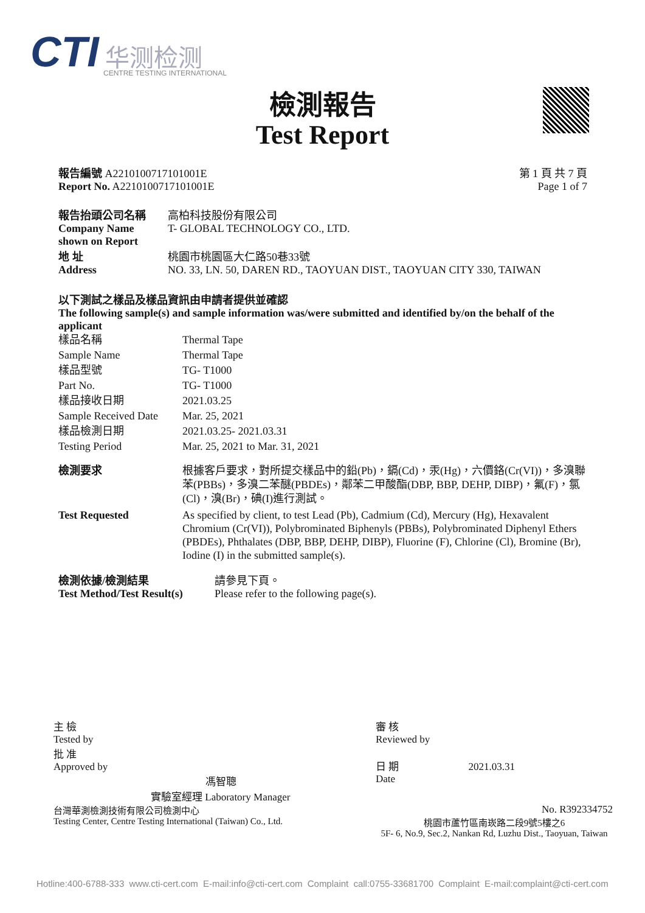CTI 华测检测
CENTRE TESTING INTERNATIONAL
檢測報告
Test Report
報告編號 A2210100717101001E
Report No. A2210100717101001E
第 1 頁 共 7 頁
Page 1 of 7
報告抬頭公司名稱
Company Name
shown on Report
高柏科技股份有限公司
T- GLOBAL TECHNOLOGY CO., LTD.
地 址
Address
桃園市桃園區大仁路50巷33號
NO. 33, LN. 50, DAREN RD., TAOYUAN DIST., TAOYUAN CITY 330, TAIWAN
以下測試之樣品及樣品資訊由申請者提供並確認
The following sample(s) and sample information was/were submitted and identified by/on the behalf of the applicant
樣品名稱
Sample Name
樣品型號
Part No.
樣品接收日期
Sample Received Date
樣品檢測日期
Testing Period
Thermal Tape
Thermal Tape
TG- T1000
TG- T1000
2021.03.25
Mar. 25, 2021
2021.03.25- 2021.03.31
Mar. 25, 2021 to Mar. 31, 2021
檢測要求 根據客戶要求，對所提交樣品中的鉛(Pb)，鎘(Cd)，汞(Hg)，六價鉻(Cr(VI))，多溴聯苯(PBBs)，多溴二苯醚(PBDEs)，鄰苯二甲酸酯(DBP, BBP, DEHP, DIBP)，氟(F)，氯(Cl)，溴(Br)，碘(I)進行測試。
Test Requested As specified by client, to test Lead (Pb), Cadmium (Cd), Mercury (Hg), Hexavalent Chromium (Cr(VI)), Polybrominated Biphenyls (PBBs), Polybrominated Diphenyl Ethers (PBDEs), Phthalates (DBP, BBP, DEHP, DIBP), Fluorine (F), Chlorine (Cl), Bromine (Br), Iodine (I) in the submitted sample(s).
檢測依據/檢測結果
Test Method/Test Result(s)
請參見下頁。
Please refer to the following page(s).
主 檢
Tested by
批 准
Approved by
馮智聰
實驗室經理 Laboratory Manager
台灣華測檢測技術有限公司檢測中心
Testing Center, Centre Testing International (Taiwan) Co., Ltd.
審 核
Reviewed by
日 期 2021.03.31
Date
No. R392334752
桃園市蘆竹區南崁路二段9號5樓之6
5F- 6, No.9, Sec.2, Nankan Rd, Luzhu Dist., Taoyuan, Taiwan
Hotline:400-6788-333 www.cti-cert.com E-mail:info@cti-cert.com Complaint call:0755-33681700 Complaint E-mail:complaint@cti-cert.com